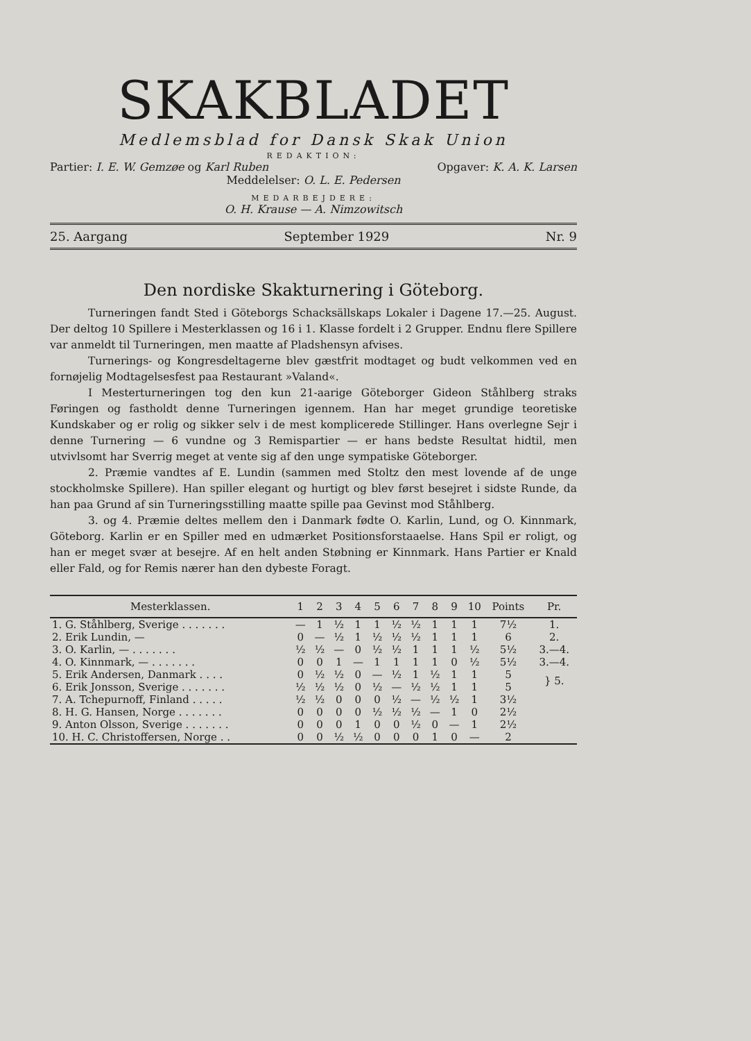SKAKBLADET
Medlemsblad for Dansk Skak Union
REDAKTION:
Partier: I. E. W. Gemzøe og Karl Ruben Opgaver: K. A. K. Larsen
Meddelelser: O. L. E. Pedersen
MEDARBEJDERE:
O. H. Krause — A. Nimzowitsch
25. Aargang September 1929 Nr. 9
Den nordiske Skakturnering i Göteborg.
Turneringen fandt Sted i Göteborgs Schacksällskaps Lokaler i Dagene 17.—25. August. Der deltog 10 Spillere i Mesterklassen og 16 i 1. Klasse fordelt i 2 Grupper. Endnu flere Spillere var anmeldt til Turneringen, men maatte af Pladshensyn afvises.
Turnerings- og Kongresdeltagerne blev gæstfrit modtaget og budt velkommen ved en fornøjelig Modtagelsesfest paa Restaurant »Valand«.
I Mesterturneringen tog den kun 21-aarige Göteborger Gideon Ståhlberg straks Føringen og fastholdt denne Turneringen igennem. Han har meget grundige teoretiske Kundskaber og er rolig og sikker selv i de mest komplicerede Stillinger. Hans overlegne Sejr i denne Turnering — 6 vundne og 3 Remispartier — er hans bedste Resultat hidtil, men utvivlsomt har Sverrig meget at vente sig af den unge sympatiske Göteborger.
2. Præmie vandtes af E. Lundin (sammen med Stoltz den mest lovende af de unge stockholmske Spillere). Han spiller elegant og hurtigt og blev først besejret i sidste Runde, da han paa Grund af sin Turneringsstilling maatte spille paa Gevinst mod Ståhlberg.
3. og 4. Præmie deltes mellem den i Danmark fødte O. Karlin, Lund, og O. Kinnmark, Göteborg. Karlin er en Spiller med en udmærket Positionsforstaaelse. Hans Spil er roligt, og han er meget svær at besejre. Af en helt anden Støbning er Kinnmark. Hans Partier er Knald eller Fald, og for Remis nærer han den dybeste Foragt.
| Mesterklassen. | 1 | 2 | 3 | 4 | 5 | 6 | 7 | 8 | 9 | 10 | Points | Pr. |
| --- | --- | --- | --- | --- | --- | --- | --- | --- | --- | --- | --- | --- |
| 1. G. Ståhlberg, Sverige . . . . . . . | — | 1 | ½ | 1 | 1 | ½ | ½ | 1 | 1 | 1 | 7½ | 1. |
| 2. Erik Lundin, — | 0 | — | ½ | 1 | ½ | ½ | ½ | 1 | 1 | 1 | 6 | 2. |
| 3. O. Karlin, — . . . . . . . | ½ | ½ | — | 0 | ½ | ½ | 1 | 1 | 1 | ½ | 5½ | 3.—4. |
| 4. O. Kinnmark, — . . . . . . . | 0 | 0 | 1 | — | 1 | 1 | 1 | 1 | 0 | ½ | 5½ | 3.—4. |
| 5. Erik Andersen, Danmark . . . . | 0 | ½ | ½ | 0 | — | ½ | 1 | ½ | 1 | 1 | 5 | } 5. |
| 6. Erik Jonsson, Sverige . . . . . . . | ½ | ½ | ½ | 0 | ½ | — | ½ | ½ | 1 | 1 | 5 | |
| 7. A. Tchepurnoff, Finland . . . . . | ½ | ½ | 0 | 0 | 0 | ½ | — | ½ | ½ | 1 | 3½ | |
| 8. H. G. Hansen, Norge . . . . . . . | 0 | 0 | 0 | 0 | ½ | ½ | ½ | — | 1 | 0 | 2½ | |
| 9. Anton Olsson, Sverige . . . . . . . | 0 | 0 | 0 | 1 | 0 | 0 | ½ | 0 | — | 1 | 2½ | |
| 10. H. C. Christoffersen, Norge . . | 0 | 0 | ½ | ½ | 0 | 0 | 0 | 1 | 0 | — | 2 | |